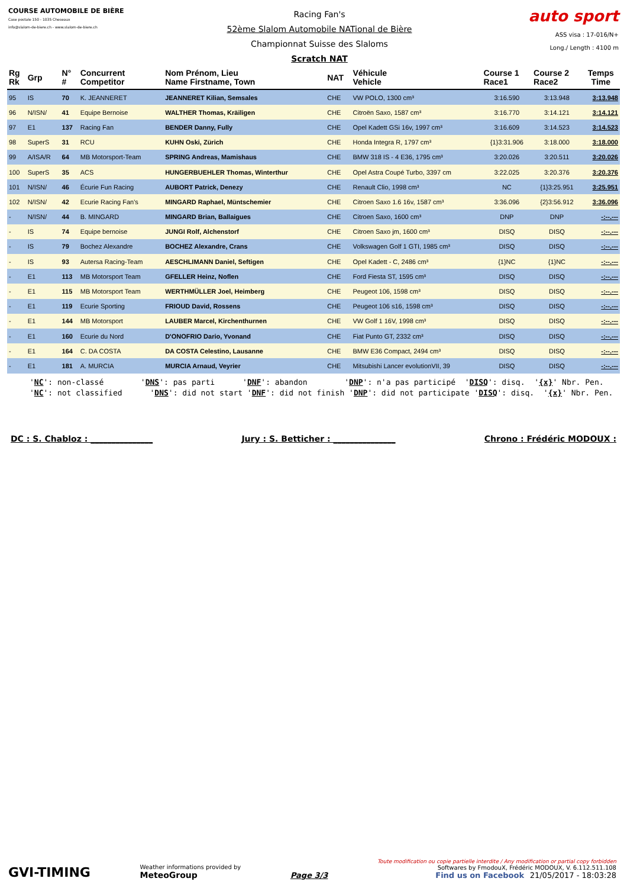COURSE AUTOMOBILE DE BIÈRE
Case postale 150 - 1035 Cheseaux
info@slalom-de-biere.ch - www.slalom-de-biere.ch
Racing Fan's
52ème Slalom Automobile NATional de Bière
Championnat Suisse des Slaloms
Scratch NAT
auto sport
ASS visa : 17-016/N+
Long./ Length : 4100 m
| Rg Rk | Grp | N° # | Concurrent Competitor | Nom Prénom, Lieu Name Firstname, Town | NAT | Véhicule Vehicle | Course 1 Race1 | Course 2 Race2 | Temps Time |
| --- | --- | --- | --- | --- | --- | --- | --- | --- | --- |
| 95 | IS | 70 | K. JEANNERET | JEANNERET Kilian, Semsales | CHE | VW POLO, 1300 cm³ | 3:16.590 | 3:13.948 | 3:13.948 |
| 96 | N/ISN/ | 41 | Equipe Bernoise | WALTHER Thomas, Kräiligen | CHE | Citroën Saxo, 1587 cm³ | 3:16.770 | 3:14.121 | 3:14.121 |
| 97 | E1 | 137 | Racing Fan | BENDER Danny, Fully | CHE | Opel Kadett GSi 16v, 1997 cm³ | 3:16.609 | 3:14.523 | 3:14.523 |
| 98 | SuperS | 31 | RCU | KUHN Oski, Zürich | CHE | Honda Integra R, 1797 cm³ | {1}3:31.906 | 3:18.000 | 3:18.000 |
| 99 | A/ISA/R | 64 | MB Motorsport-Team | SPRING Andreas, Mamishaus | CHE | BMW 318 IS - 4 E36, 1795 cm³ | 3:20.026 | 3:20.511 | 3:20.026 |
| 100 | SuperS | 35 | ACS | HUNGERBUEHLER Thomas, Winterthur | CHE | Opel Astra Coupé Turbo, 3397 cm | 3:22.025 | 3:20.376 | 3:20.376 |
| 101 | N/ISN/ | 46 | Écurie Fun Racing | AUBORT Patrick, Denezy | CHE | Renault Clio, 1998 cm³ | NC | {1}3:25.951 | 3:25.951 |
| 102 | N/ISN/ | 42 | Ecurie Racing Fan's | MINGARD Raphael, Müntschemier | CHE | Citroen Saxo 1.6 16v, 1587 cm³ | 3:36.096 | {2}3:56.912 | 3:36.096 |
| - | N/ISN/ | 44 | B. MINGARD | MINGARD Brian, Ballaigues | CHE | Citroen Saxo, 1600 cm³ | DNP | DNP | -:--.--- |
| - | IS | 74 | Equipe bernoise | JUNGI Rolf, Alchenstorf | CHE | Citroen Saxo jm, 1600 cm³ | DISQ | DISQ | -:--.--- |
| - | IS | 79 | Bochez Alexandre | BOCHEZ Alexandre, Crans | CHE | Volkswagen Golf 1 GTI, 1985 cm³ | DISQ | DISQ | -:--.--- |
| - | IS | 93 | Autersa Racing-Team | AESCHLIMANN Daniel, Seftigen | CHE | Opel Kadett - C, 2486 cm³ | {1}NC | {1}NC | -:--.--- |
| - | E1 | 113 | MB Motorsport Team | GFELLER Heinz, Noflen | CHE | Ford Fiesta ST, 1595 cm³ | DISQ | DISQ | -:--.--- |
| - | E1 | 115 | MB Motorsport Team | WERTHMÜLLER Joel, Heimberg | CHE | Peugeot 106, 1598 cm³ | DISQ | DISQ | -:--.--- |
| - | E1 | 119 | Ecurie Sporting | FRIOUD David, Rossens | CHE | Peugeot 106 s16, 1598 cm³ | DISQ | DISQ | -:--.--- |
| - | E1 | 144 | MB Motorsport | LAUBER Marcel, Kirchenthurnen | CHE | VW Golf 1 16V, 1998 cm³ | DISQ | DISQ | -:--.--- |
| - | E1 | 160 | Ecurie du Nord | D'ONOFRIO Dario, Yvonand | CHE | Fiat Punto GT, 2332 cm³ | DISQ | DISQ | -:--.--- |
| - | E1 | 164 | C. DA COSTA | DA COSTA Celestino, Lausanne | CHE | BMW E36 Compact, 2494 cm³ | DISQ | DISQ | -:--.--- |
| - | E1 | 181 | A. MURCIA | MURCIA Arnaud, Veyrier | CHE | Mitsubishi Lancer evolutionVII, 39 | DISQ | DISQ | -:--.--- |
'NC': non-classé 'DNS': pas parti 'DNF': abandon 'DNP': n'a pas participé 'DISQ': disq. '{x}' Nbr. Pen. 'NC': not classified 'DNS': did not start 'DNF': did not finish 'DNP': did not participate 'DISQ': disq. '{x}' Nbr. Pen.
DC : S. Chabloz : _______________ Jury : S. Betticher : _______________ Chrono : Frédéric MODOUX :
GVI-TIMING
Weather informations provided by
MeteoGroup
Page 3/3
Toute modification ou copie partielle interdite / Any modification or partial copy forbidden
Softwares by FmodouX, Frédéric MODOUX, V. 6.112.511.108
Find us on Facebook 21/05/2017 - 18:03:28